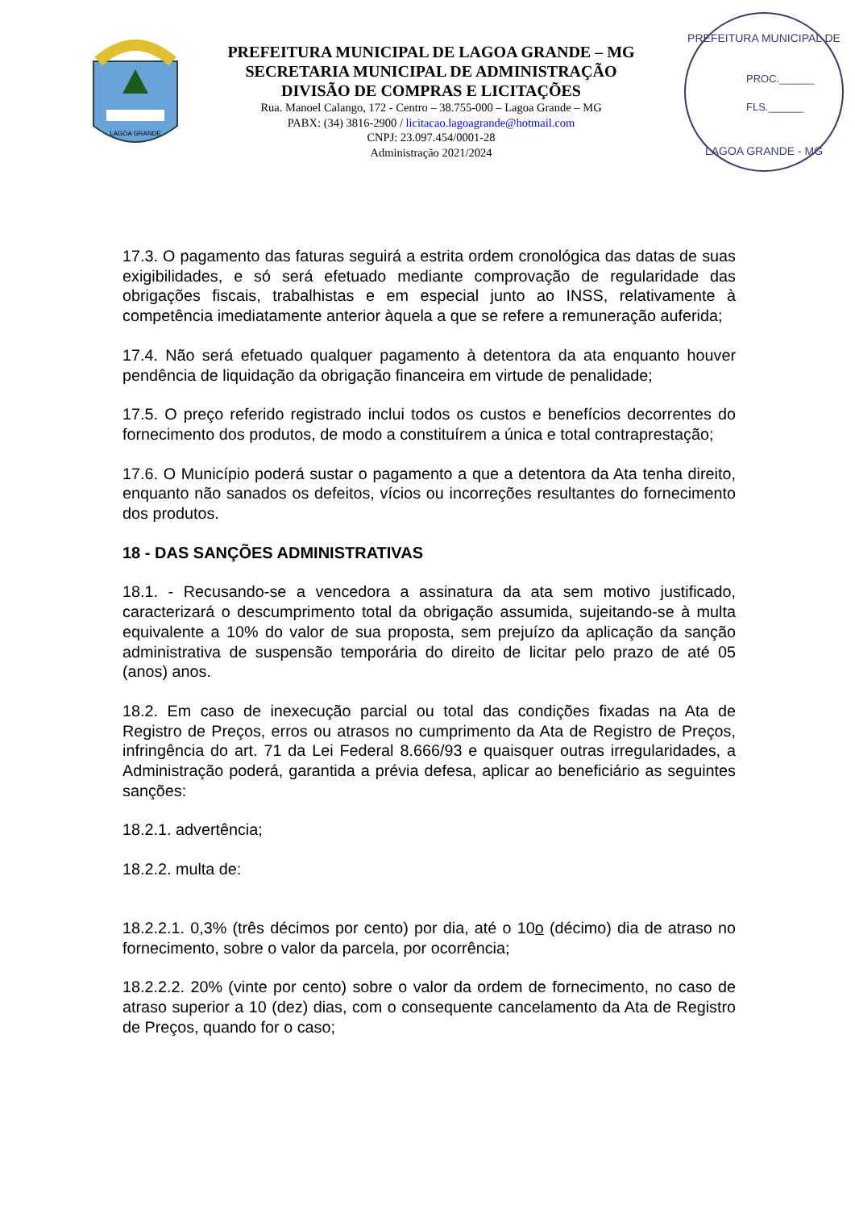LAGOA GRANDE
PREFEITURA MUNICIPAL DE LAGOA GRANDE – MG
SECRETARIA MUNICIPAL DE ADMINISTRAÇÃO
DIVISÃO DE COMPRAS E LICITAÇÕES
Rua. Manoel Calango, 172 - Centro – 38.755-000 – Lagoa Grande – MG
PABX: (34) 3816-2900 / licitacao.lagoagrande@hotmail.com
CNPJ: 23.097.454/0001-28
Administração 2021/2024
PREFEITURA MUNICIPAL DE
PROC.______
FLS.______
LAGOA GRANDE - MG
17.3. O pagamento das faturas seguirá a estrita ordem cronológica das datas de suas exigibilidades, e só será efetuado mediante comprovação de regularidade das obrigações fiscais, trabalhistas e em especial junto ao INSS, relativamente à competência imediatamente anterior àquela a que se refere a remuneração auferida;
17.4. Não será efetuado qualquer pagamento à detentora da ata enquanto houver pendência de liquidação da obrigação financeira em virtude de penalidade;
17.5. O preço referido registrado inclui todos os custos e benefícios decorrentes do fornecimento dos produtos, de modo a constituírem a única e total contraprestação;
17.6. O Município poderá sustar o pagamento a que a detentora da Ata tenha direito, enquanto não sanados os defeitos, vícios ou incorreções resultantes do fornecimento dos produtos.
18 - DAS SANÇÕES ADMINISTRATIVAS
18.1. - Recusando-se a vencedora a assinatura da ata sem motivo justificado, caracterizará o descumprimento total da obrigação assumida, sujeitando-se à multa equivalente a 10% do valor de sua proposta, sem prejuízo da aplicação da sanção administrativa de suspensão temporária do direito de licitar pelo prazo de até 05 (anos) anos.
18.2. Em caso de inexecução parcial ou total das condições fixadas na Ata de Registro de Preços, erros ou atrasos no cumprimento da Ata de Registro de Preços, infringência do art. 71 da Lei Federal 8.666/93 e quaisquer outras irregularidades, a Administração poderá, garantida a prévia defesa, aplicar ao beneficiário as seguintes sanções:
18.2.1. advertência;
18.2.2. multa de:
18.2.2.1. 0,3% (três décimos por cento) por dia, até o 10o (décimo) dia de atraso no fornecimento, sobre o valor da parcela, por ocorrência;
18.2.2.2. 20% (vinte por cento) sobre o valor da ordem de fornecimento, no caso de atraso superior a 10 (dez) dias, com o consequente cancelamento da Ata de Registro de Preços, quando for o caso;